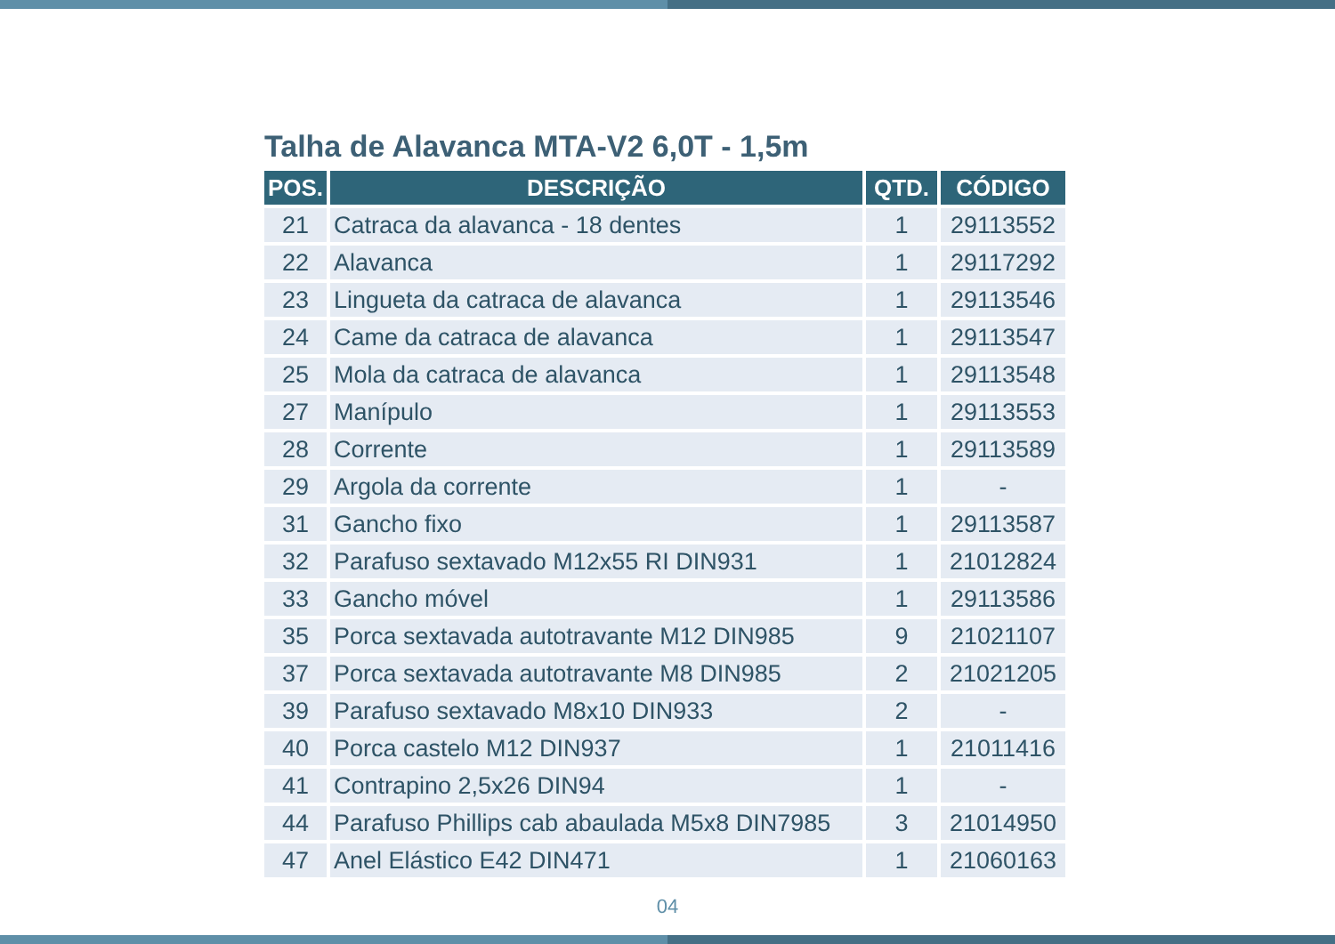Talha de Alavanca MTA-V2 6,0T - 1,5m
| POS. | DESCRIÇÃO | QTD. | CÓDIGO |
| --- | --- | --- | --- |
| 21 | Catraca da alavanca - 18 dentes | 1 | 29113552 |
| 22 | Alavanca | 1 | 29117292 |
| 23 | Lingueta da catraca de alavanca | 1 | 29113546 |
| 24 | Came da catraca de alavanca | 1 | 29113547 |
| 25 | Mola da catraca de alavanca | 1 | 29113548 |
| 27 | Manípulo | 1 | 29113553 |
| 28 | Corrente | 1 | 29113589 |
| 29 | Argola da corrente | 1 | - |
| 31 | Gancho fixo | 1 | 29113587 |
| 32 | Parafuso sextavado M12x55 RI DIN931 | 1 | 21012824 |
| 33 | Gancho móvel | 1 | 29113586 |
| 35 | Porca sextavada autotravante M12 DIN985 | 9 | 21021107 |
| 37 | Porca sextavada autotravante M8 DIN985 | 2 | 21021205 |
| 39 | Parafuso sextavado M8x10 DIN933 | 2 | - |
| 40 | Porca castelo M12 DIN937 | 1 | 21011416 |
| 41 | Contrapino 2,5x26 DIN94 | 1 | - |
| 44 | Parafuso Phillips cab abaulada M5x8 DIN7985 | 3 | 21014950 |
| 47 | Anel Elástico E42 DIN471 | 1 | 21060163 |
04